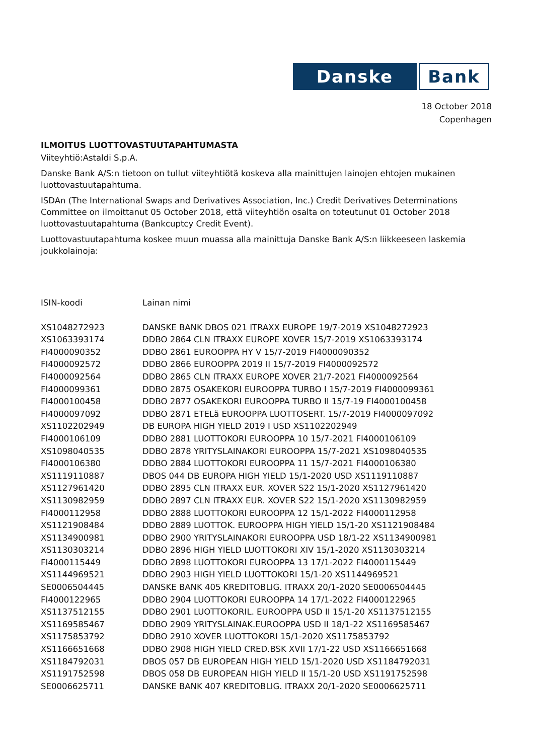Danske Bank
18 October 2018
Copenhagen
ILMOITUS LUOTTOVASTUUTAPAHTUMASTA
Viiteyhtiö:Astaldi S.p.A.
Danske Bank A/S:n tietoon on tullut viiteyhtiötä koskeva alla mainittujen lainojen ehtojen mukainen luottovastuutapahtuma.
ISDAn (The International Swaps and Derivatives Association, Inc.) Credit Derivatives Determinations Committee on ilmoittanut 05 October 2018, että viiteyhtiön osalta on toteutunut 01 October 2018 luottovastuutapahtuma (Bankcuptcy Credit Event).
Luottovastuutapahtuma koskee muun muassa alla mainittuja Danske Bank A/S:n liikkeeseen laskemia joukkolainoja:
| ISIN-koodi | Lainan nimi |
| --- | --- |
| XS1048272923 | DANSKE BANK DBOS 021 ITRAXX EUROPE 19/7-2019 XS1048272923 |
| XS1063393174 | DDBO 2864 CLN ITRAXX EUROPE XOVER 15/7-2019 XS1063393174 |
| FI4000090352 | DDBO 2861 EUROOPPA HY V 15/7-2019 FI4000090352 |
| FI4000092572 | DDBO 2866 EUROOPPA 2019 II 15/7-2019 FI4000092572 |
| FI4000092564 | DDBO 2865 CLN ITRAXX EUROPE XOVER 21/7-2021 FI4000092564 |
| FI4000099361 | DDBO 2875 OSAKEKORI EUROOPPA TURBO I 15/7-2019 FI4000099361 |
| FI4000100458 | DDBO 2877 OSAKEKORI EUROOPPA TURBO II 15/7-19 FI4000100458 |
| FI4000097092 | DDBO 2871 ETELä EUROOPPA LUOTTOSERT. 15/7-2019 FI4000097092 |
| XS1102202949 | DB EUROPA HIGH YIELD 2019 I USD XS1102202949 |
| FI4000106109 | DDBO 2881 LUOTTOKORI EUROOPPA 10 15/7-2021 FI4000106109 |
| XS1098040535 | DDBO 2878 YRITYSLAINAKORI EUROOPPA 15/7-2021 XS1098040535 |
| FI4000106380 | DDBO 2884 LUOTTOKORI EUROOPPA 11 15/7-2021 FI4000106380 |
| XS1119110887 | DBOS 044 DB EUROPA HIGH YIELD 15/1-2020 USD XS1119110887 |
| XS1127961420 | DDBO 2895 CLN ITRAXX EUR. XOVER S22 15/1-2020 XS1127961420 |
| XS1130982959 | DDBO 2897 CLN ITRAXX EUR. XOVER S22 15/1-2020 XS1130982959 |
| FI4000112958 | DDBO 2888 LUOTTOKORI EUROOPPA 12 15/1-2022 FI4000112958 |
| XS1121908484 | DDBO 2889 LUOTTOK. EUROOPPA HIGH YIELD 15/1-20 XS1121908484 |
| XS1134900981 | DDBO 2900 YRITYSLAINAKORI EUROOPPA USD 18/1-22 XS1134900981 |
| XS1130303214 | DDBO 2896 HIGH YIELD LUOTTOKORI XIV 15/1-2020 XS1130303214 |
| FI4000115449 | DDBO 2898 LUOTTOKORI EUROOPPA 13 17/1-2022 FI4000115449 |
| XS1144969521 | DDBO 2903 HIGH YIELD LUOTTOKORI 15/1-20 XS1144969521 |
| SE0006504445 | DANSKE BANK 405 KREDITOBLIG. ITRAXX 20/1-2020 SE0006504445 |
| FI4000122965 | DDBO 2904 LUOTTOKORI EUROOPPA 14 17/1-2022 FI4000122965 |
| XS1137512155 | DDBO 2901 LUOTTOKORIL. EUROOPPA USD II 15/1-20 XS1137512155 |
| XS1169585467 | DDBO 2909 YRITYSLAINAK.EUROOPPA USD II 18/1-22 XS1169585467 |
| XS1175853792 | DDBO 2910 XOVER LUOTTOKORI 15/1-2020 XS1175853792 |
| XS1166651668 | DDBO 2908 HIGH YIELD CRED.BSK XVII 17/1-22 USD XS1166651668 |
| XS1184792031 | DBOS 057 DB EUROPEAN HIGH YIELD 15/1-2020 USD XS1184792031 |
| XS1191752598 | DBOS 058 DB EUROPEAN HIGH YIELD II 15/1-20 USD XS1191752598 |
| SE0006625711 | DANSKE BANK 407 KREDITOBLIG. ITRAXX 20/1-2020 SE0006625711 |